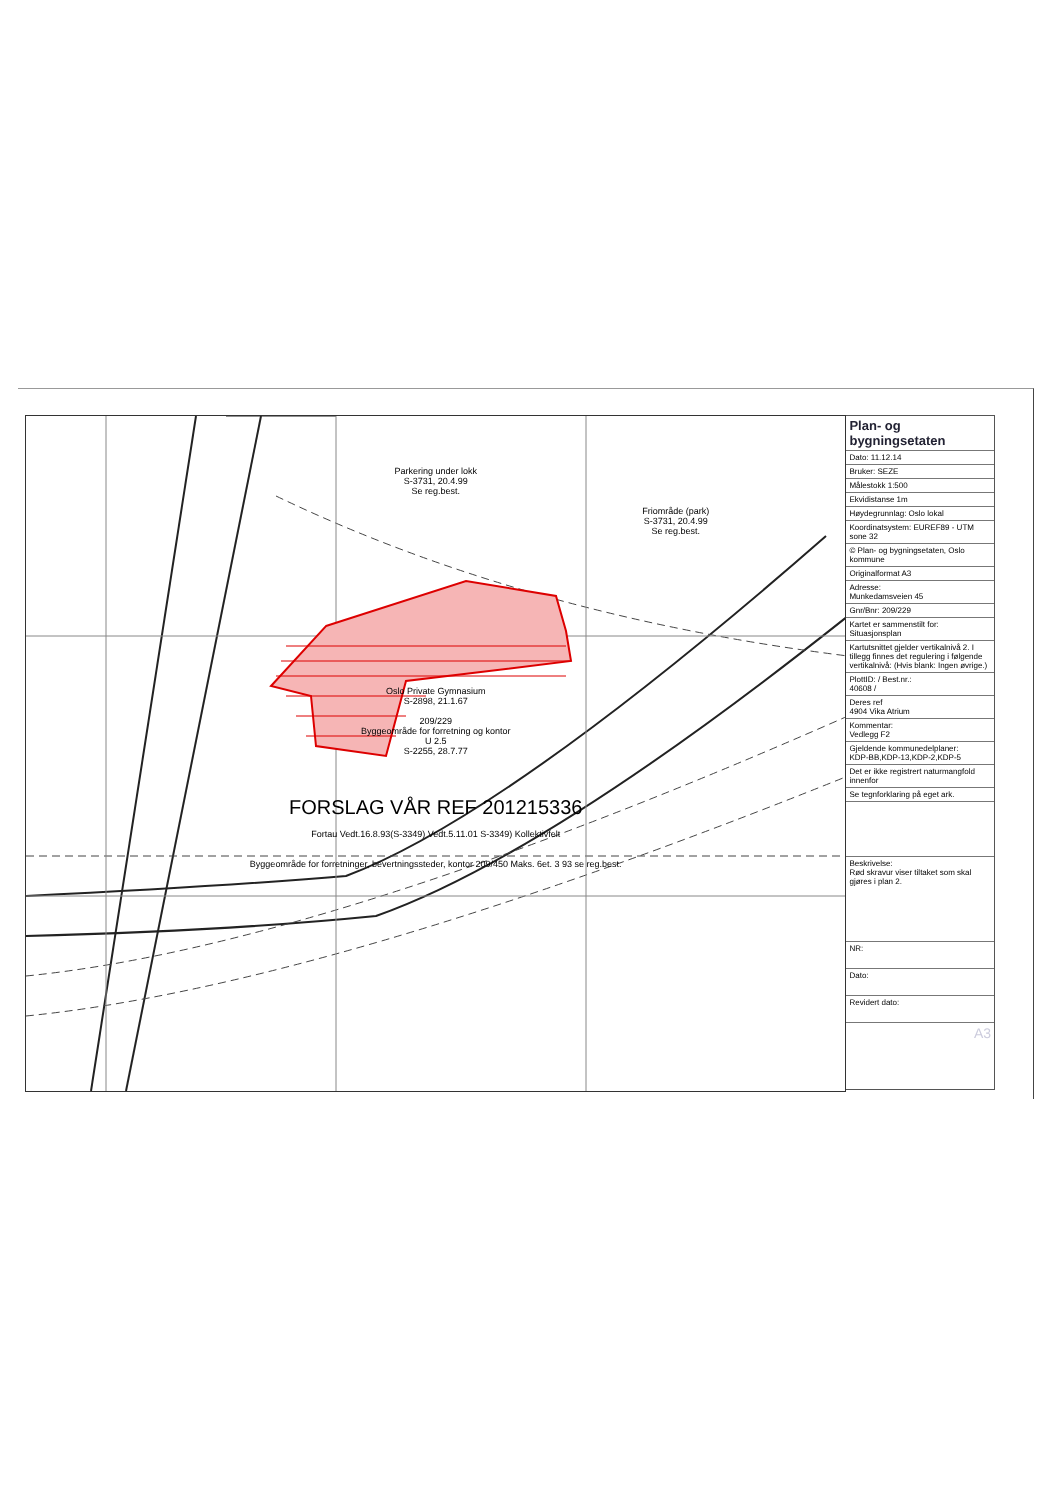Parkering under lokk
S-3731, 20.4.99
Se reg.best.
Friområde (park)
S-3731, 20.4.99
Se reg.best.
Oslo Private Gymnasium
S-2898, 21.1.67
209/229
Byggeområde for forretning og kontor
U 2.5
S-2255, 28.7.77
FORSLAG VÅR REF 201215336
Fortau Vedt.16.8.93(S-3349) Vedt.5.11.01 S-3349) Kollektivfelt
Byggeområde for forretninger, bevertningssteder, kontor 209/450 Maks. 6et. 3 93 se reg.best.
Plan- og bygningsetaten
Dato: 11.12.14
Bruker: SEZE
Målestokk 1:500
Ekvidistanse 1m
Høydegrunnlag: Oslo lokal
Koordinatsystem: EUREF89 - UTM sone 32
© Plan- og bygningsetaten, Oslo kommune
Originalformat A3
Adresse:
Munkedamsveien 45
Gnr/Bnr: 209/229
Kartet er sammenstilt for:
Situasjonsplan
Kartutsnittet gjelder vertikalnivå 2. I tillegg finnes det regulering i følgende vertikalnivå: (Hvis blank: Ingen øvrige.)
PlottID: / Best.nr.:
40608 /
Deres ref
4904 Vika Atrium
Kommentar:
Vedlegg F2
Gjeldende kommunedelplaner:
KDP-BB,KDP-13,KDP-2,KDP-5
Det er ikke registrert naturmangfold innenfor
Se tegnforklaring på eget ark.
Beskrivelse:
Rød skravur viser tiltaket som skal gjøres i plan 2.
NR:
Dato:
Revidert dato:
A3